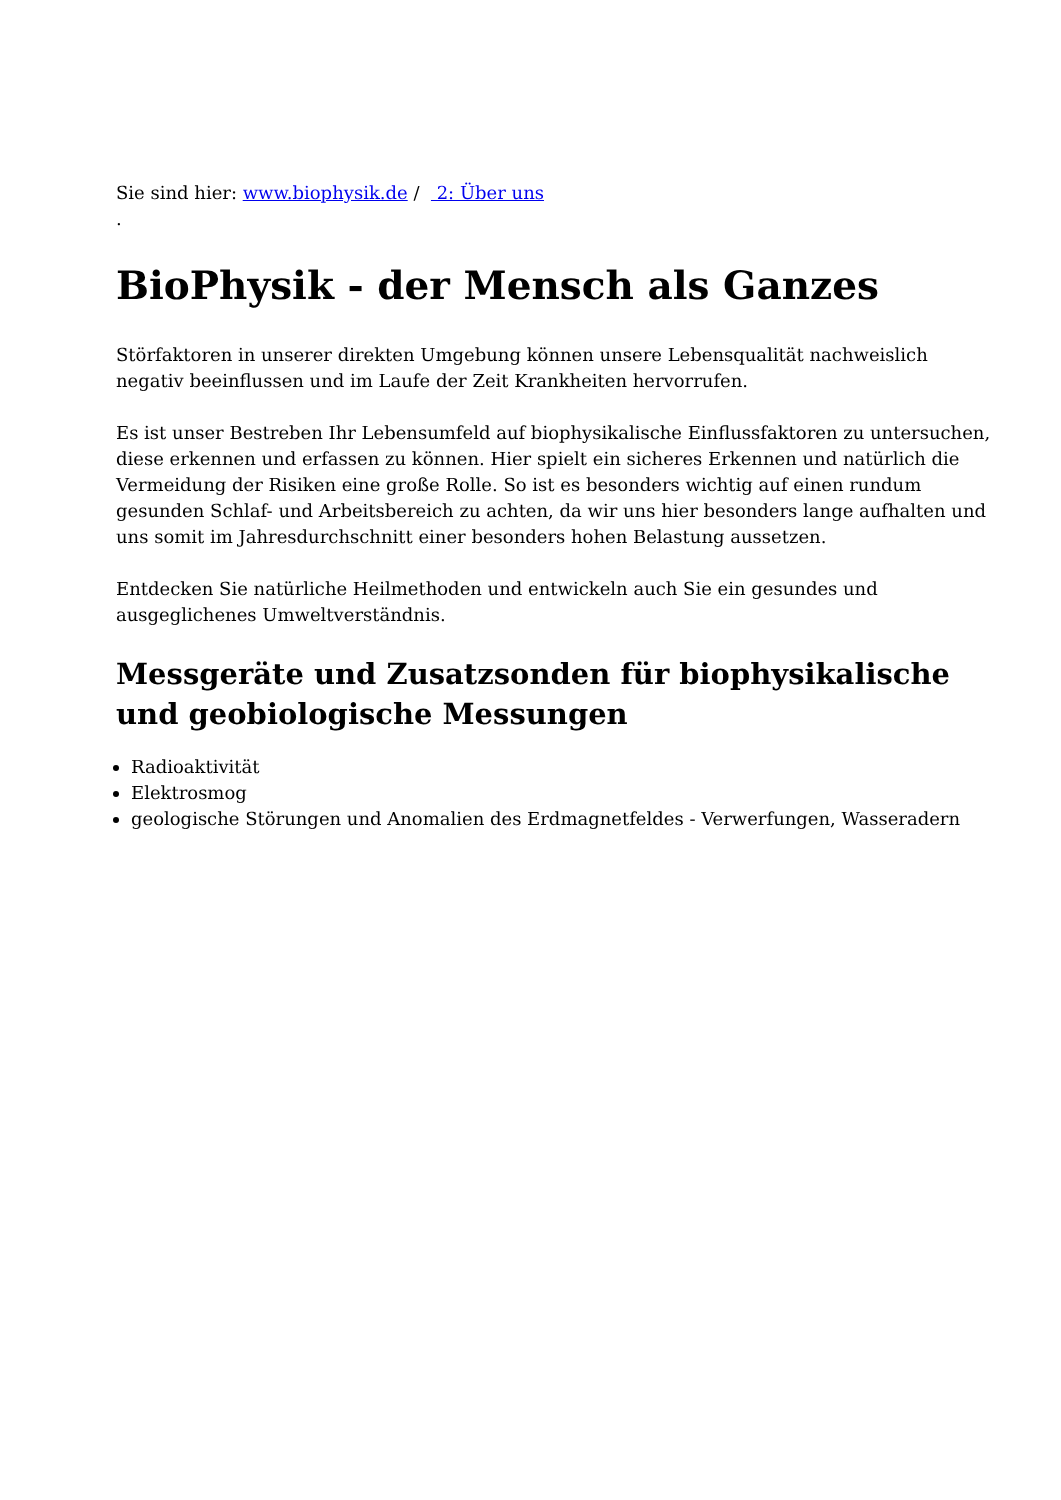Sie sind hier: www.biophysik.de / 2: Über uns
.
BioPhysik - der Mensch als Ganzes
Störfaktoren in unserer direkten Umgebung können unsere Lebensqualität nachweislich negativ beeinflussen und im Laufe der Zeit Krankheiten hervorrufen.
Es ist unser Bestreben Ihr Lebensumfeld auf biophysikalische Einflussfaktoren zu untersuchen, diese erkennen und erfassen zu können. Hier spielt ein sicheres Erkennen und natürlich die Vermeidung der Risiken eine große Rolle. So ist es besonders wichtig auf einen rundum gesunden Schlaf- und Arbeitsbereich zu achten, da wir uns hier besonders lange aufhalten und uns somit im Jahresdurchschnitt einer besonders hohen Belastung aussetzen.
Entdecken Sie natürliche Heilmethoden und entwickeln auch Sie ein gesundes und ausgeglichenes Umweltverständnis.
Messgeräte und Zusatzsonden für biophysikalische und geobiologische Messungen
Radioaktivität
Elektrosmog
geologische Störungen und Anomalien des Erdmagnetfeldes - Verwerfungen, Wasseradern